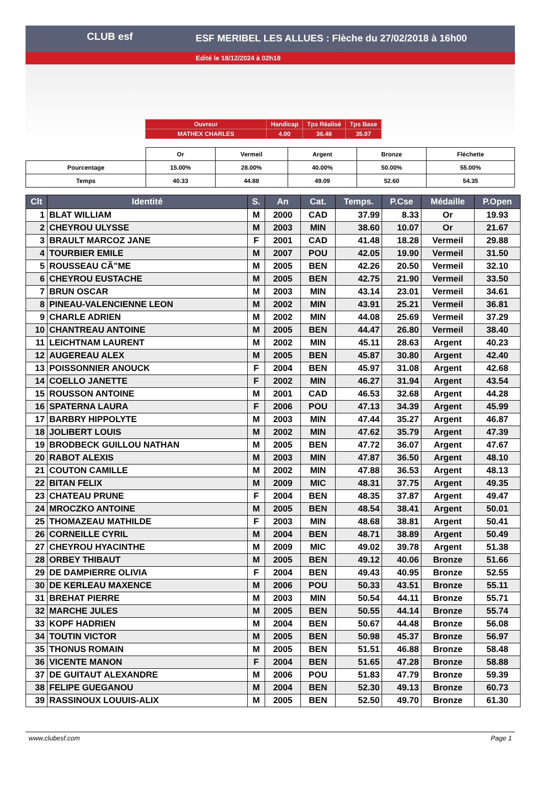ESF MERIBEL LES ALLUES : Flèche du 27/02/2018 à 16h00
Edité le 18/12/2024 à 02h18
CLUB esf
| Ouvreur | Handicap | Tps Réalisé | Tps Base |
| MATHEX CHARLES | 4.00 | 36.48 | 35.07 |
| | Or | Vermeil | Argent | Bronze | Fléchette |
| Pourcentage | 15.00% | 28.00% | 40.00% | 50.00% | 55.00% |
| Temps | 40.33 | 44.88 | 49.09 | 52.60 | 54.35 |
| Clt | Identité | S. | An | Cat. | Temps. | P.Cse | Médaille | P.Open |
| --- | --- | --- | --- | --- | --- | --- | --- | --- |
| 1 | BLAT WILLIAM | M | 2000 | CAD | 37.99 | 8.33 | Or | 19.93 |
| 2 | CHEYROU ULYSSE | M | 2003 | MIN | 38.60 | 10.07 | Or | 21.67 |
| 3 | BRAULT MARCOZ JANE | F | 2001 | CAD | 41.48 | 18.28 | Vermeil | 29.88 |
| 4 | TOURBIER EMILE | M | 2007 | POU | 42.05 | 19.90 | Vermeil | 31.50 |
| 5 | ROUSSEAU CÃ”ME | M | 2005 | BEN | 42.26 | 20.50 | Vermeil | 32.10 |
| 6 | CHEYROU EUSTACHE | M | 2005 | BEN | 42.75 | 21.90 | Vermeil | 33.50 |
| 7 | BRUN OSCAR | M | 2003 | MIN | 43.14 | 23.01 | Vermeil | 34.61 |
| 8 | PINEAU-VALENCIENNE LEON | M | 2002 | MIN | 43.91 | 25.21 | Vermeil | 36.81 |
| 9 | CHARLE ADRIEN | M | 2002 | MIN | 44.08 | 25.69 | Vermeil | 37.29 |
| 10 | CHANTREAU ANTOINE | M | 2005 | BEN | 44.47 | 26.80 | Vermeil | 38.40 |
| 11 | LEICHTNAM LAURENT | M | 2002 | MIN | 45.11 | 28.63 | Argent | 40.23 |
| 12 | AUGEREAU ALEX | M | 2005 | BEN | 45.87 | 30.80 | Argent | 42.40 |
| 13 | POISSONNIER ANOUCK | F | 2004 | BEN | 45.97 | 31.08 | Argent | 42.68 |
| 14 | COELLO JANETTE | F | 2002 | MIN | 46.27 | 31.94 | Argent | 43.54 |
| 15 | ROUSSON ANTOINE | M | 2001 | CAD | 46.53 | 32.68 | Argent | 44.28 |
| 16 | SPATERNA LAURA | F | 2006 | POU | 47.13 | 34.39 | Argent | 45.99 |
| 17 | BARBRY HIPPOLYTE | M | 2003 | MIN | 47.44 | 35.27 | Argent | 46.87 |
| 18 | JOLIBERT LOUIS | M | 2002 | MIN | 47.62 | 35.79 | Argent | 47.39 |
| 19 | BRODBECK GUILLOU NATHAN | M | 2005 | BEN | 47.72 | 36.07 | Argent | 47.67 |
| 20 | RABOT ALEXIS | M | 2003 | MIN | 47.87 | 36.50 | Argent | 48.10 |
| 21 | COUTON CAMILLE | M | 2002 | MIN | 47.88 | 36.53 | Argent | 48.13 |
| 22 | BITAN FELIX | M | 2009 | MIC | 48.31 | 37.75 | Argent | 49.35 |
| 23 | CHATEAU PRUNE | F | 2004 | BEN | 48.35 | 37.87 | Argent | 49.47 |
| 24 | MROCZKO ANTOINE | M | 2005 | BEN | 48.54 | 38.41 | Argent | 50.01 |
| 25 | THOMAZEAU MATHILDE | F | 2003 | MIN | 48.68 | 38.81 | Argent | 50.41 |
| 26 | CORNEILLE CYRIL | M | 2004 | BEN | 48.71 | 38.89 | Argent | 50.49 |
| 27 | CHEYROU HYACINTHE | M | 2009 | MIC | 49.02 | 39.78 | Argent | 51.38 |
| 28 | ORBEY THIBAUT | M | 2005 | BEN | 49.12 | 40.06 | Bronze | 51.66 |
| 29 | DE DAMPIERRE OLIVIA | F | 2004 | BEN | 49.43 | 40.95 | Bronze | 52.55 |
| 30 | DE KERLEAU MAXENCE | M | 2006 | POU | 50.33 | 43.51 | Bronze | 55.11 |
| 31 | BREHAT PIERRE | M | 2003 | MIN | 50.54 | 44.11 | Bronze | 55.71 |
| 32 | MARCHE JULES | M | 2005 | BEN | 50.55 | 44.14 | Bronze | 55.74 |
| 33 | KOPF HADRIEN | M | 2004 | BEN | 50.67 | 44.48 | Bronze | 56.08 |
| 34 | TOUTIN VICTOR | M | 2005 | BEN | 50.98 | 45.37 | Bronze | 56.97 |
| 35 | THONUS ROMAIN | M | 2005 | BEN | 51.51 | 46.88 | Bronze | 58.48 |
| 36 | VICENTE MANON | F | 2004 | BEN | 51.65 | 47.28 | Bronze | 58.88 |
| 37 | DE GUITAUT ALEXANDRE | M | 2006 | POU | 51.83 | 47.79 | Bronze | 59.39 |
| 38 | FELIPE GUEGANOU | M | 2004 | BEN | 52.30 | 49.13 | Bronze | 60.73 |
| 39 | RASSINOUX LOUUIS-ALIX | M | 2005 | BEN | 52.50 | 49.70 | Bronze | 61.30 |
www.clubesf.com Page 1